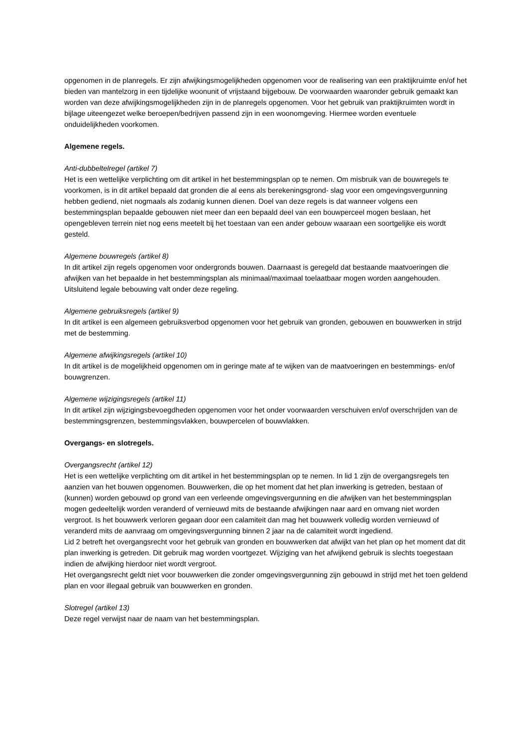opgenomen in de planregels. Er zijn afwijkingsmogelijkheden opgenomen voor de realisering van een praktijkruimte en/of het bieden van mantelzorg in een tijdelijke woonunit of vrijstaand bijgebouw. De voorwaarden waaronder gebruik gemaakt kan worden van deze afwijkingsmogelijkheden zijn in de planregels opgenomen. Voor het gebruik van praktijkruimten wordt in bijlage uiteengezet welke beroepen/bedrijven passend zijn in een woonomgeving. Hiermee worden eventuele onduidelijkheden voorkomen.
Algemene regels.
Anti-dubbeltelregel (artikel 7)
Het is een wettelijke verplichting om dit artikel in het bestemmingsplan op te nemen. Om misbruik van de bouwregels te voorkomen, is in dit artikel bepaald dat gronden die al eens als berekeningsgrond- slag voor een omgevingsvergunning hebben gediend, niet nogmaals als zodanig kunnen dienen. Doel van deze regels is dat wanneer volgens een bestemmingsplan bepaalde gebouwen niet meer dan een bepaald deel van een bouwperceel mogen beslaan, het opengebleven terrein niet nog eens meetelt bij het toestaan van een ander gebouw waaraan een soortgelijke eis wordt gesteld.
Algemene bouwregels (artikel 8)
In dit artikel zijn regels opgenomen voor ondergronds bouwen. Daarnaast is geregeld dat bestaande maatvoeringen die afwijken van het bepaalde in het bestemmingsplan als minimaal/maximaal toelaatbaar mogen worden aangehouden. Uitsluitend legale bebouwing valt onder deze regeling.
Algemene gebruiksregels (artikel 9)
In dit artikel is een algemeen gebruiksverbod opgenomen voor het gebruik van gronden, gebouwen en bouwwerken in strijd met de bestemming.
Algemene afwijkingsregels (artikel 10)
In dit artikel is de mogelijkheid opgenomen om in geringe mate af te wijken van de maatvoeringen en bestemmings- en/of bouwgrenzen.
Algemene wijzigingsregels (artikel 11)
In dit artikel zijn wijzigingsbevoegdheden opgenomen voor het onder voorwaarden verschuiven en/of overschrijden van de bestemmingsgrenzen, bestemmingsvlakken, bouwpercelen of bouwvlakken.
Overgangs- en slotregels.
Overgangsrecht (artikel 12)
Het is een wettelijke verplichting om dit artikel in het bestemmingsplan op te nemen. In lid 1 zijn de overgangsregels ten aanzien van het bouwen opgenomen. Bouwwerken, die op het moment dat het plan inwerking is getreden, bestaan of (kunnen) worden gebouwd op grond van een verleende omgevingsvergunning en die afwijken van het bestemmingsplan mogen gedeeltelijk worden veranderd of vernieuwd mits de bestaande afwijkingen naar aard en omvang niet worden vergroot. Is het bouwwerk verloren gegaan door een calamiteit dan mag het bouwwerk volledig worden vernieuwd of veranderd mits de aanvraag om omgevingsvergunning binnen 2 jaar na de calamiteit wordt ingediend.
Lid 2 betreft het overgangsrecht voor het gebruik van gronden en bouwwerken dat afwijkt van het plan op het moment dat dit plan inwerking is getreden. Dit gebruik mag worden voortgezet. Wijziging van het afwijkend gebruik is slechts toegestaan indien de afwijking hierdoor niet wordt vergroot.
Het overgangsrecht geldt niet voor bouwwerken die zonder omgevingsvergunning zijn gebouwd in strijd met het toen geldend plan en voor illegaal gebruik van bouwwerken en gronden.
Slotregel (artikel 13)
Deze regel verwijst naar de naam van het bestemmingsplan.